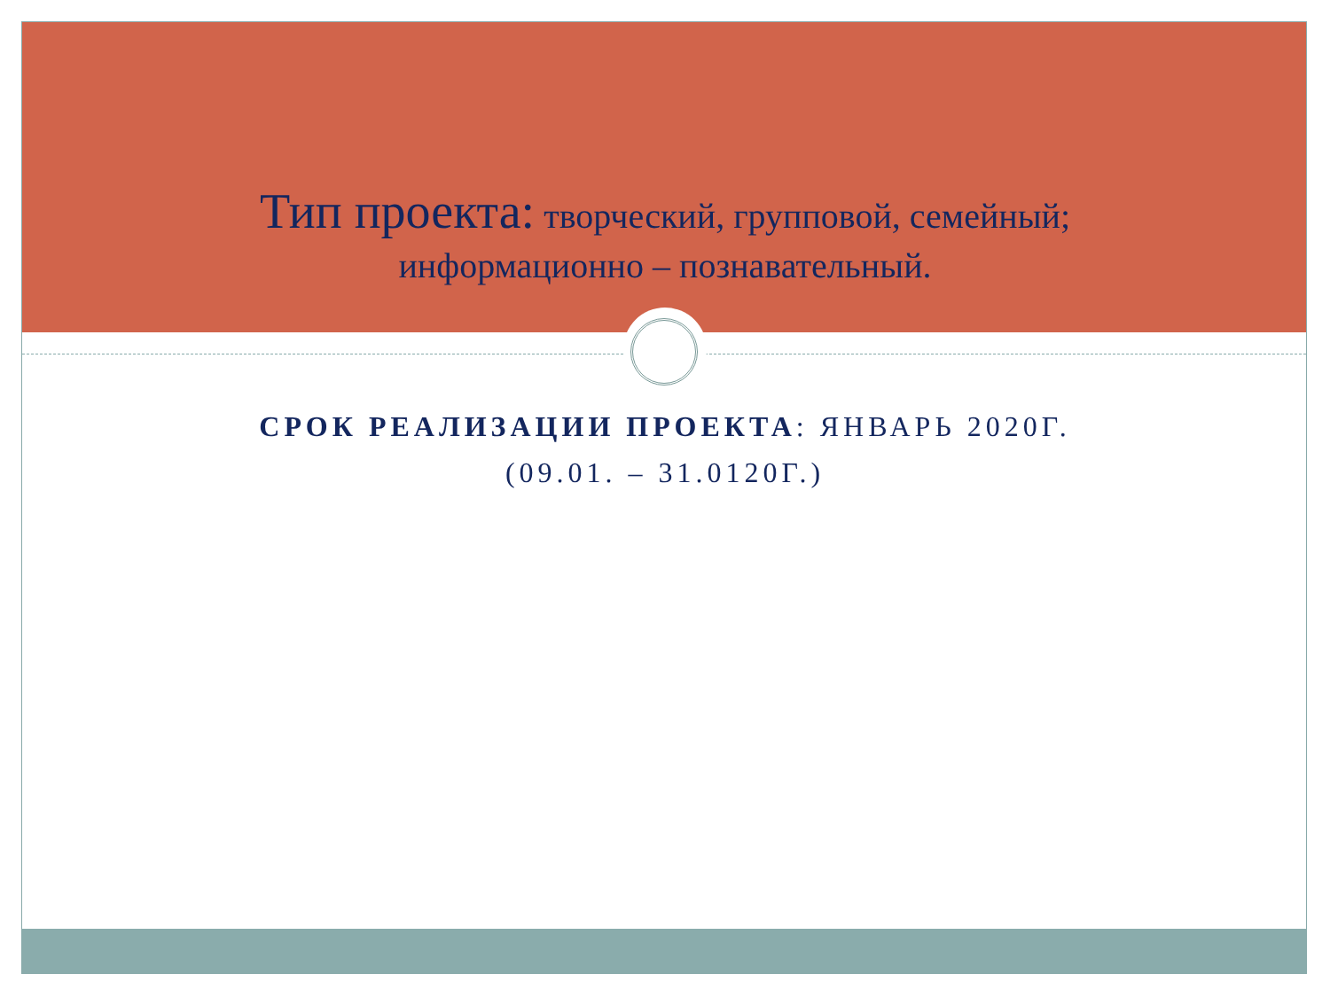Тип проекта: творческий, групповой, семейный; информационно – познавательный.
СРОК РЕАЛИЗАЦИИ ПРОЕКТА: ЯНВАРЬ 2020Г.
(09.01. – 31.0120Г.)